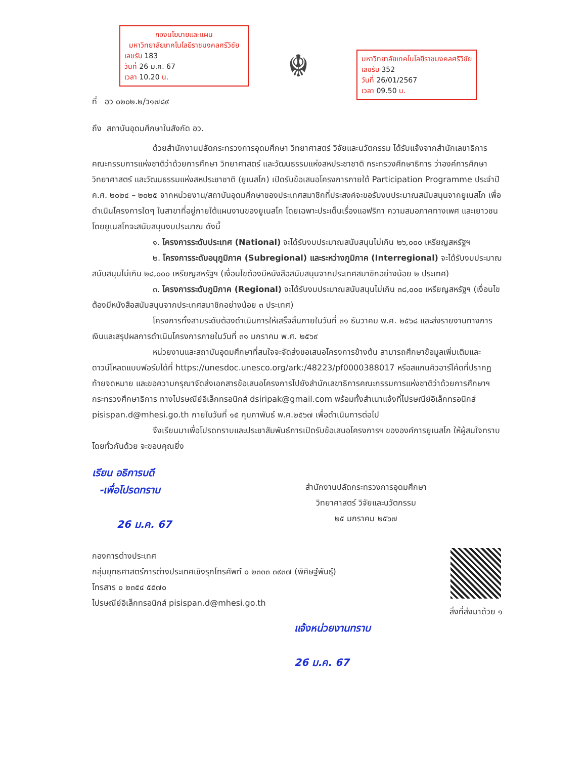กองนโยบายและแผน
มหาวิทยาลัยเทคโนโลยีราชมงคลศรีวิชัย
เลขรับ 183
วันที่ 26 ม.ค. 67
เวลา 10.20 น.
☬
มหาวิทยาลัยเทคโนโลยีราชมงคลศรีวิชัย
เลขรับ 352
วันที่ 26/01/2567
เวลา 09.50 น.
ที่ อว ๐๒๐๒.๒/ว๑๗๘๙
ถึง สถาบันอุดมศึกษาในสังกัด อว.
ด้วยสำนักงานปลัดกระทรวงการอุดมศึกษา วิทยาศาสตร์ วิจัยและนวัตกรรม ได้รับแจ้งจากสำนักเลขาธิการคณะกรรมการแห่งชาติว่าด้วยการศึกษา วิทยาศาสตร์ และวัฒนธรรมแห่งสหประชาชาติ กระทรวงศึกษาธิการ ว่าองค์การศึกษา วิทยาศาสตร์ และวัฒนธรรมแห่งสหประชาชาติ (ยูเนสโก) เปิดรับข้อเสนอโครงการภายใต้ Participation Programme ประจำปี ค.ศ. ๒๐๒๔ – ๒๐๒๕ จากหน่วยงาน/สถาบันอุดมศึกษาของประเทศสมาชิกที่ประสงค์จะขอรับงบประมาณสนับสนุนจากยูเนสโก เพื่อดำเนินโครงการใดๆ ในสาขาที่อยู่ภายใต้แผนงานของยูเนสโก โดยเฉพาะประเด็นเรื่องแอฟริกา ความสมอภาคทางเพศ และเยาวชน โดยยูเนสโกจะสนับสนุนงบประมาณ ดังนี้
๑. โครงการระดับประเทศ (National) จะได้รับงบประมาณสนับสนุนไม่เกิน ๒๖,๐๐๐ เหรียญสหรัฐฯ
๒. โครงการระดับอนุภูมิภาค (Subregional) และระหว่างภูมิภาค (Interregional) จะได้รับงบประมาณสนับสนุนไม่เกิน ๒๘,๐๐๐ เหรียญสหรัฐฯ (เงื่อนไขต้องมีหนังสือสนับสนุนจากประเทศสมาชิกอย่างน้อย ๒ ประเทศ)
๓. โครงการระดับภูมิภาค (Regional) จะได้รับงบประมาณสนับสนุนไม่เกิน ๓๘,๐๐๐ เหรียญสหรัฐฯ (เงื่อนไขต้องมีหนังสือสนับสนุนจากประเทศสมาชิกอย่างน้อย ๓ ประเทศ)
โครงการทั้งสามระดับต้องดำเนินการให้เสร็จสิ้นภายในวันที่ ๓๑ ธันวาคม พ.ศ. ๒๕๖๘ และส่งรายงานทางการเงินและสรุปผลการดำเนินโครงการภายในวันที่ ๓๑ มกราคม พ.ศ. ๒๕๖๙
หน่วยงานและสถาบันอุดมศึกษาที่สนใจจะจัดส่งขอเสนอโครงการข้างต้น สามารถศึกษาข้อมูลเพิ่มเติมและดาวน์โหลดแบบฟอร์มได้ที่ https://unesdoc.unesco.org/ark:/48223/pf0000388017 หรือสแกนคิวอาร์โค้ดที่ปรากฏท้ายจดหมาย และขอความกรุณาจัดส่งเอกสารข้อเสนอโครงการไปยังสำนักเลขาธิการคณะกรรมการแห่งชาติว่าด้วยการศึกษาฯ กระทรวงศึกษาธิการ ทางไปรษณีย์อิเล็กทรอนิกส์ dsiripak@gmail.com พร้อมทั้งสำเนาแจ้งที่ไปรษณีย์อิเล็กทรอนิกส์ pisispan.d@mhesi.go.th ภายในวันที่ ๑๕ กุมภาพันธ์ พ.ศ.๒๕๖๗ เพื่อดำเนินการต่อไป
จึงเรียนมาเพื่อโปรดทราบและประชาสัมพันธ์การเปิดรับข้อเสนอโครงการฯ ขององค์การยูเนสโก ให้ผู้สนใจทราบโดยทั่วกันด้วย จะขอบคุณยิ่ง
เรียน อธิการบดี
-เพื่อโปรดทราบ
26 ม.ค. 67
สำนักงานปลัดกระทรวงการอุดมศึกษา
วิทยาศาสตร์ วิจัยและนวัตกรรม
๒๕ มกราคม ๒๕๖๗
กองการต่างประเทศ
กลุ่มยุทธศาสตร์การต่างประเทศเชิงรุกโทรศัพท์ ๐ ๒๓๓๓ ๓๙๓๗ (พิศิษฐ์พันธุ์)
โทรสาร ๐ ๒๓๕๔ ๕๕๗๐
ไปรษณีย์อิเล็กทรอนิกส์ pisispan.d@mhesi.go.th
สิ่งที่ส่งมาด้วย ๑
แจ้งหน่วยงานทราบ
26 ม.ค. 67